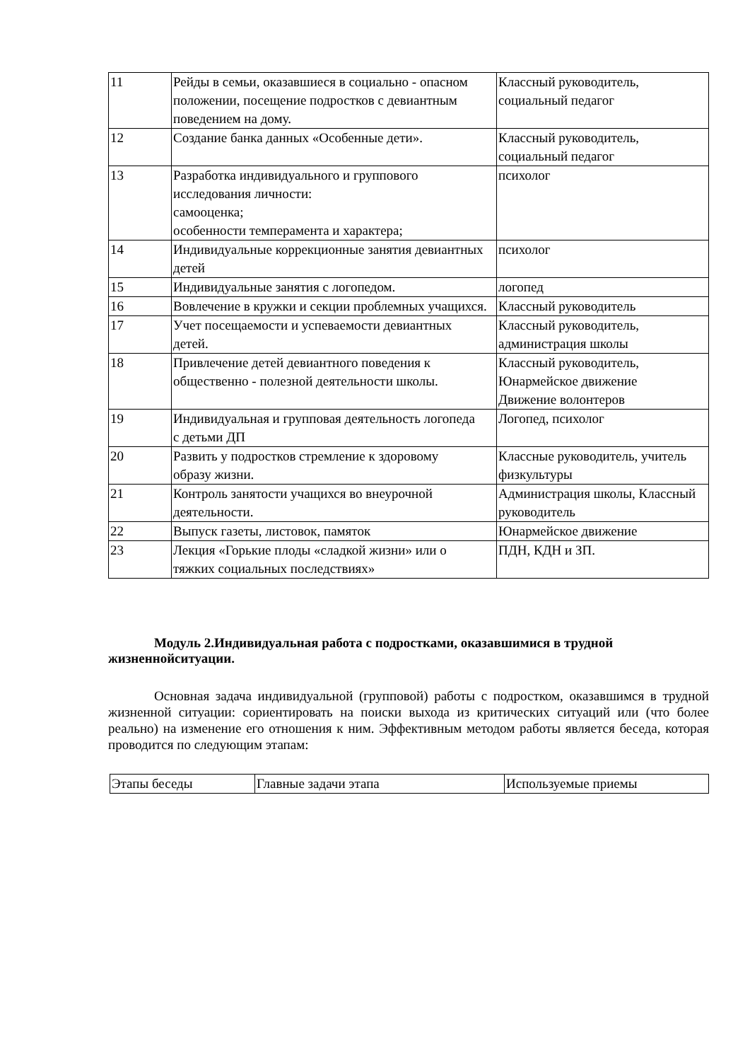| 11 | Рейды в семьи, оказавшиеся в социально - опасном положении, посещение подростков с девиантным поведением на дому. | Классный руководитель, социальный педагог |
| 12 | Создание банка данных «Особенные дети». | Классный руководитель, социальный педагог |
| 13 | Разработка индивидуального и группового исследования личности: самооценка; особенности темперамента и характера; | психолог |
| 14 | Индивидуальные коррекционные занятия девиантных детей | психолог |
| 15 | Индивидуальные занятия с логопедом. | логопед |
| 16 | Вовлечение в кружки и секции проблемных учащихся. | Классный руководитель |
| 17 | Учет посещаемости и успеваемости девиантных детей. | Классный руководитель, администрация школы |
| 18 | Привлечение детей девиантного поведения к общественно - полезной деятельности школы. | Классный руководитель, Юнармейское движение Движение волонтеров |
| 19 | Индивидуальная и групповая деятельность логопеда с детьми ДП | Логопед, психолог |
| 20 | Развить у подростков стремление к здоровому образу жизни. | Классные руководитель, учитель физкультуры |
| 21 | Контроль занятости учащихся во внеурочной деятельности. | Администрация школы, Классный руководитель |
| 22 | Выпуск газеты, листовок, памяток | Юнармейское движение |
| 23 | Лекция «Горькие плоды «сладкой жизни» или о тяжких социальных последствиях» | ПДН, КДН и ЗП. |
Модуль 2.Индивидуальная работа с подростками, оказавшимися в трудной жизненнойситуации.
Основная задача индивидуальной (групповой) работы с подростком, оказавшимся в трудной жизненной ситуации: сориентировать на поиски выхода из критических ситуаций или (что более реально) на изменение его отношения к ним. Эффективным методом работы является беседа, которая проводится по следующим этапам:
| Этапы беседы | Главные задачи этапа | Используемые приемы |